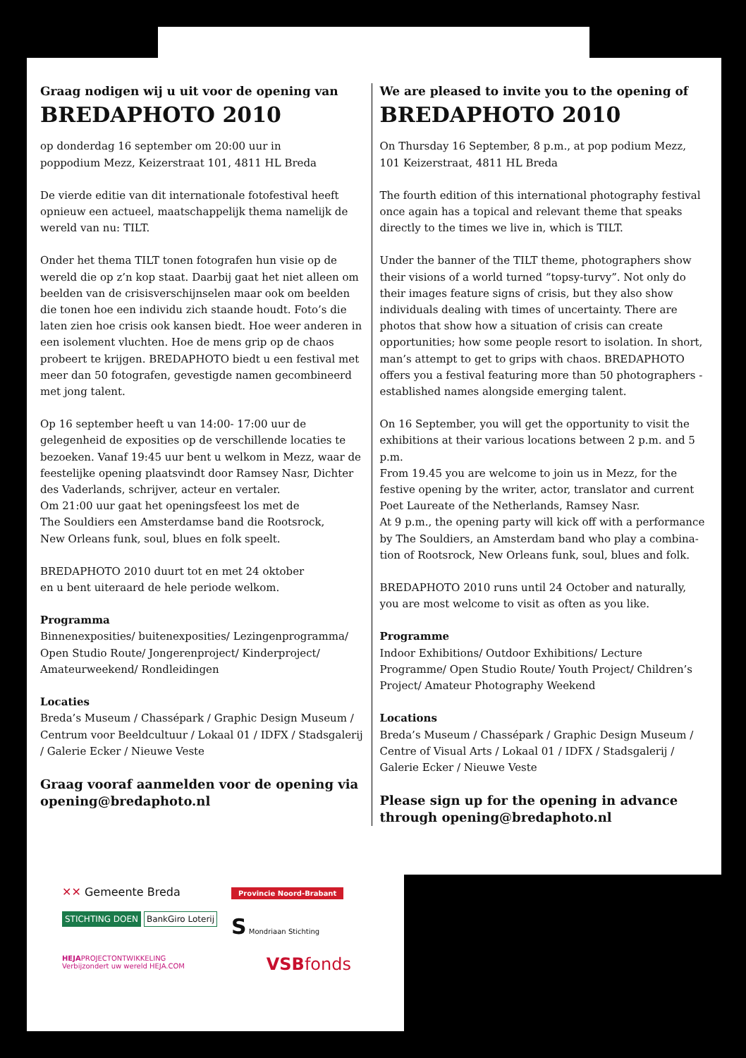Graag nodigen wij u uit voor de opening van
BREDAPHOTO 2010
op donderdag 16 september om 20:00 uur in
poppodium Mezz, Keizerstraat 101, 4811 HL Breda
De vierde editie van dit internationale fotofestival heeft opnieuw een actueel, maatschappelijk thema namelijk de wereld van nu: TILT.
Onder het thema TILT tonen fotografen hun visie op de wereld die op z’n kop staat. Daarbij gaat het niet alleen om beelden van de crisisverschijnselen maar ook om beelden die tonen hoe een individu zich staande houdt. Foto’s die laten zien hoe crisis ook kansen biedt. Hoe weer anderen in een isolement vluchten. Hoe de mens grip op de chaos probeert te krijgen. BREDAPHOTO biedt u een festival met meer dan 50 fotografen, gevestigde namen gecombineerd met jong talent.
Op 16 september heeft u van 14:00- 17:00 uur de gelegenheid de exposities op de verschillende locaties te bezoeken. Vanaf 19:45 uur bent u welkom in Mezz, waar de feestelijke opening plaatsvindt door Ramsey Nasr, Dichter des Vaderlands, schrijver, acteur en vertaler.
Om 21:00 uur gaat het openingsfeest los met de
The Souldiers een Amsterdamse band die Rootsrock,
New Orleans funk, soul, blues en folk speelt.
BREDAPHOTO 2010 duurt tot en met 24 oktober
en u bent uiteraard de hele periode welkom.
Programma
Binnenexposities/ buitenexposities/ Lezingenprogramma/ Open Studio Route/ Jongerenproject/ Kinderproject/ Amateurweekend/ Rondleidingen
Locaties
Breda’s Museum / Chassépark / Graphic Design Museum / Centrum voor Beeldcultuur / Lokaal 01 / IDFX / Stadsgalerij / Galerie Ecker / Nieuwe Veste
Graag vooraf aanmelden voor de opening via opening@bredaphoto.nl
We are pleased to invite you to the opening of
BREDAPHOTO 2010
On Thursday 16 September, 8 p.m., at pop podium Mezz,
101 Keizerstraat, 4811 HL Breda
The fourth edition of this international photography festival once again has a topical and relevant theme that speaks directly to the times we live in, which is TILT.
Under the banner of the TILT theme, photographers show their visions of a world turned “topsy-turvy”. Not only do their images feature signs of crisis, but they also show individuals dealing with times of uncertainty. There are photos that show how a situation of crisis can create opportunities; how some people resort to isolation. In short, man’s attempt to get to grips with chaos. BREDAPHOTO offers you a festival featuring more than 50 photographers - established names alongside emerging talent.
On 16 September, you will get the opportunity to visit the exhibitions at their various locations between 2 p.m. and 5 p.m.
From 19.45 you are welcome to join us in Mezz, for the festive opening by the writer, actor, translator and current Poet Laureate of the Netherlands, Ramsey Nasr.
At 9 p.m., the opening party will kick off with a performance by The Souldiers, an Amsterdam band who play a combina-tion of Rootsrock, New Orleans funk, soul, blues and folk.
BREDAPHOTO 2010 runs until 24 October and naturally, you are most welcome to visit as often as you like.
Programme
Indoor Exhibitions/ Outdoor Exhibitions/ Lecture Programme/ Open Studio Route/ Youth Project/ Children’s Project/ Amateur Photography Weekend
Locations
Breda’s Museum / Chassépark / Graphic Design Museum / Centre of Visual Arts / Lokaal 01 / IDFX / Stadsgalerij / Galerie Ecker / Nieuwe Veste
Please sign up for the opening in advance through opening@bredaphoto.nl
✕✕ Gemeente Breda
Provincie Noord-Brabant
STICHTING DOEN BankGiro Loterij
S Mondriaan Stichting
HEJAPROJECTONTWIKKELING
Verbijzondert uw wereld HEJA.COM
VSBfonds